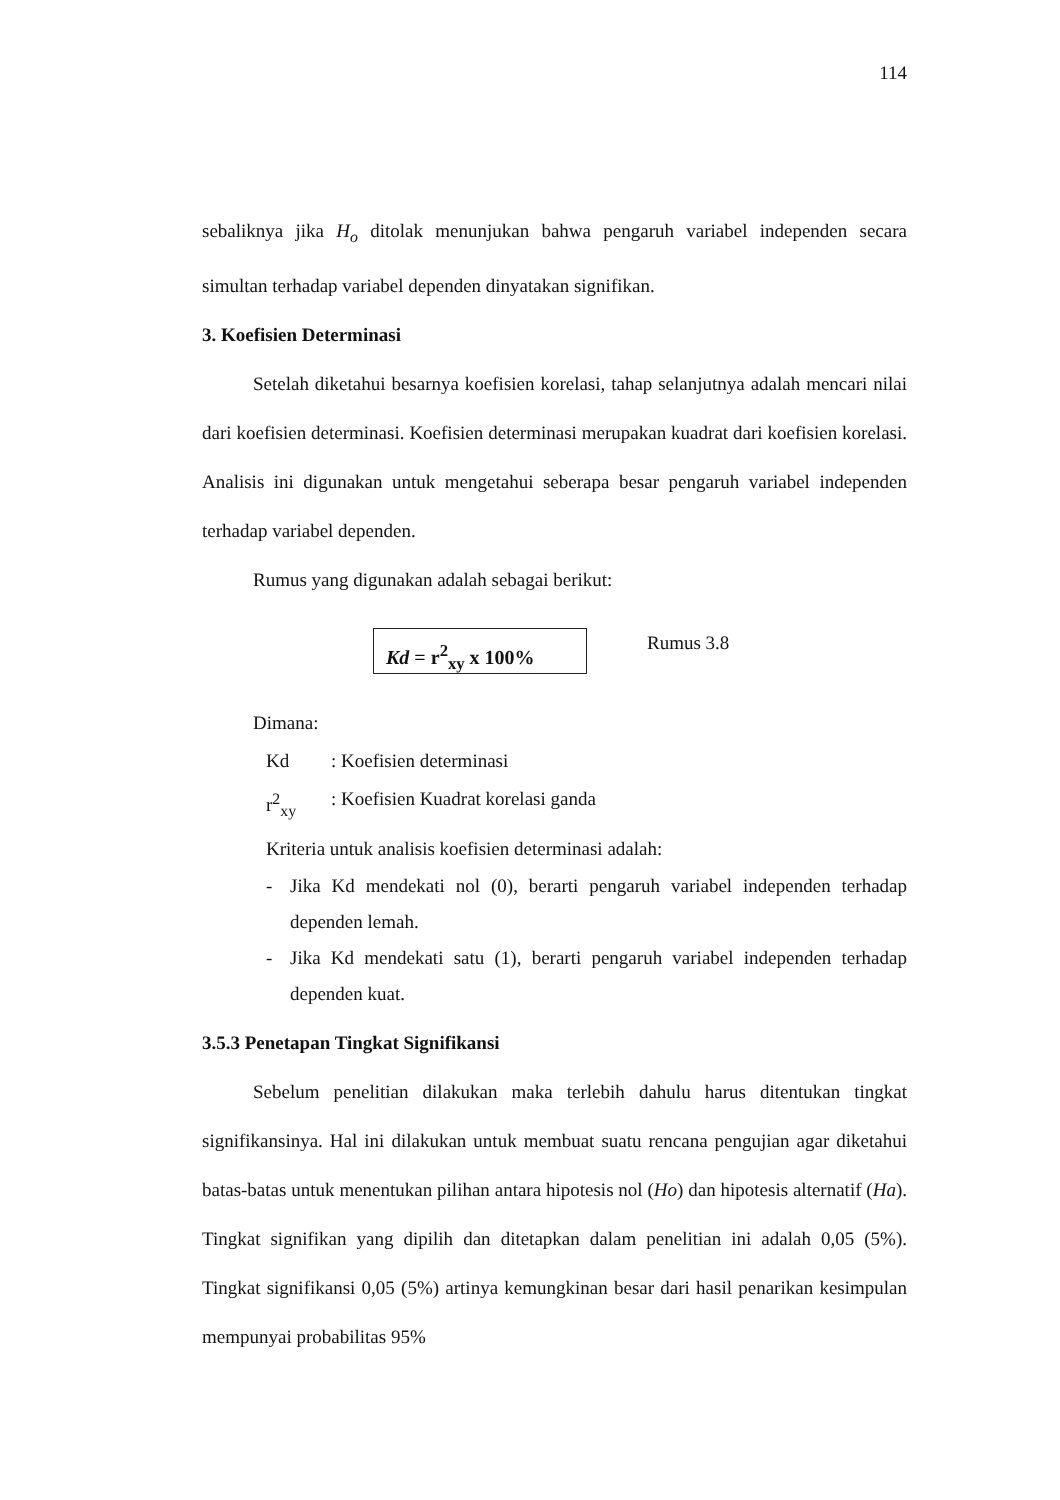114
sebaliknya jika H<sub>o</sub> ditolak menunjukan bahwa pengaruh variabel independen secara simultan terhadap variabel dependen dinyatakan signifikan.
3. Koefisien Determinasi
Setelah diketahui besarnya koefisien korelasi, tahap selanjutnya adalah mencari nilai dari koefisien determinasi. Koefisien determinasi merupakan kuadrat dari koefisien korelasi. Analisis ini digunakan untuk mengetahui seberapa besar pengaruh variabel independen terhadap variabel dependen.
Rumus yang digunakan adalah sebagai berikut:
Kd = r<sup>2</sup><sub>xy</sub> x 100%
Rumus 3.8
Dimana:
Kd: Koefisien determinasi
r<sup>2</sup><sub>xy</sub>: Koefisien Kuadrat korelasi ganda
Kriteria untuk analisis koefisien determinasi adalah:
- Jika Kd mendekati nol (0), berarti pengaruh variabel independen terhadap dependen lemah.
- Jika Kd mendekati satu (1), berarti pengaruh variabel independen terhadap dependen kuat.
3.5.3 Penetapan Tingkat Signifikansi
Sebelum penelitian dilakukan maka terlebih dahulu harus ditentukan tingkat signifikansinya. Hal ini dilakukan untuk membuat suatu rencana pengujian agar diketahui batas-batas untuk menentukan pilihan antara hipotesis nol (Ho) dan hipotesis alternatif (Ha). Tingkat signifikan yang dipilih dan ditetapkan dalam penelitian ini adalah 0,05 (5%). Tingkat signifikansi 0,05 (5%) artinya kemungkinan besar dari hasil penarikan kesimpulan mempunyai probabilitas 95%